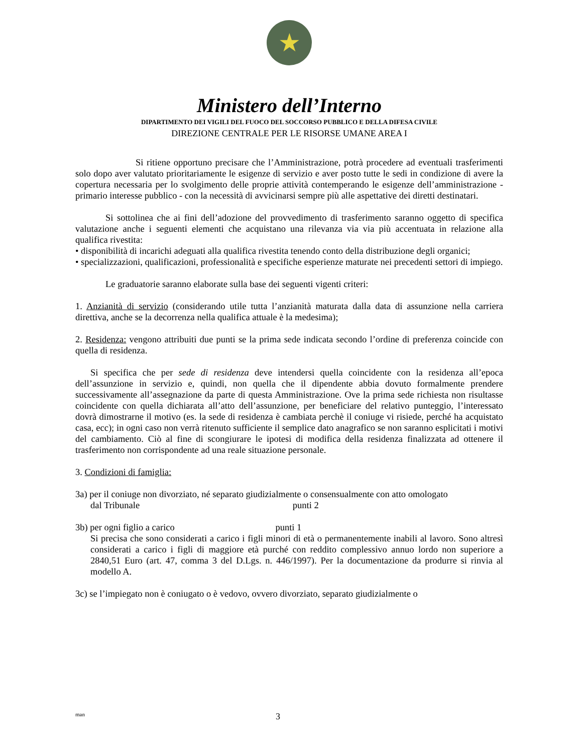★
Ministero dell’Interno
DIPARTIMENTO DEI VIGILI DEL FUOCO DEL SOCCORSO PUBBLICO E DELLA DIFESA CIVILE
DIREZIONE CENTRALE PER LE RISORSE UMANE AREA I
Si ritiene opportuno precisare che l’Amministrazione, potrà procedere ad eventuali trasferimenti solo dopo aver valutato prioritariamente le esigenze di servizio e aver posto tutte le sedi in condizione di avere la copertura necessaria per lo svolgimento delle proprie attività contemperando le esigenze dell’amministrazione - primario interesse pubblico - con la necessità di avvicinarsi sempre più alle aspettative dei diretti destinatari.
Si sottolinea che ai fini dell’adozione del provvedimento di trasferimento saranno oggetto di specifica valutazione anche i seguenti elementi che acquistano una rilevanza via via più accentuata in relazione alla qualifica rivestita:
• disponibilità di incarichi adeguati alla qualifica rivestita tenendo conto della distribuzione degli organici;
• specializzazioni, qualificazioni, professionalità e specifiche esperienze maturate nei precedenti settori di impiego.
Le graduatorie saranno elaborate sulla base dei seguenti vigenti criteri:
1. Anzianità di servizio (considerando utile tutta l’anzianità maturata dalla data di assunzione nella carriera direttiva, anche se la decorrenza nella qualifica attuale è la medesima);
2. Residenza: vengono attribuiti due punti se la prima sede indicata secondo l’ordine di preferenza coincide con quella di residenza.
Si specifica che per sede di residenza deve intendersi quella coincidente con la residenza all’epoca dell’assunzione in servizio e, quindi, non quella che il dipendente abbia dovuto formalmente prendere successivamente all’assegnazione da parte di questa Amministrazione. Ove la prima sede richiesta non risultasse coincidente con quella dichiarata all’atto dell’assunzione, per beneficiare del relativo punteggio, l’interessato dovrà dimostrarne il motivo (es. la sede di residenza è cambiata perchè il coniuge vi risiede, perché ha acquistato casa, ecc); in ogni caso non verrà ritenuto sufficiente il semplice dato anagrafico se non saranno esplicitati i motivi del cambiamento. Ciò al fine di scongiurare le ipotesi di modifica della residenza finalizzata ad ottenere il trasferimento non corrispondente ad una reale situazione personale.
3. Condizioni di famiglia:
3a) per il coniuge non divorziato, né separato giudizialmente o consensualmente con atto omologato
dal Tribunale punti 2
3b) per ogni figlio a carico punti 1
Si precisa che sono considerati a carico i figli minori di età o permanentemente inabili al lavoro. Sono altresì considerati a carico i figli di maggiore età purché con reddito complessivo annuo lordo non superiore a 2840,51 Euro (art. 47, comma 3 del D.Lgs. n. 446/1997). Per la documentazione da produrre si rinvia al modello A.
3c) se l’impiegato non è coniugato o è vedovo, ovvero divorziato, separato giudizialmente o
man 3